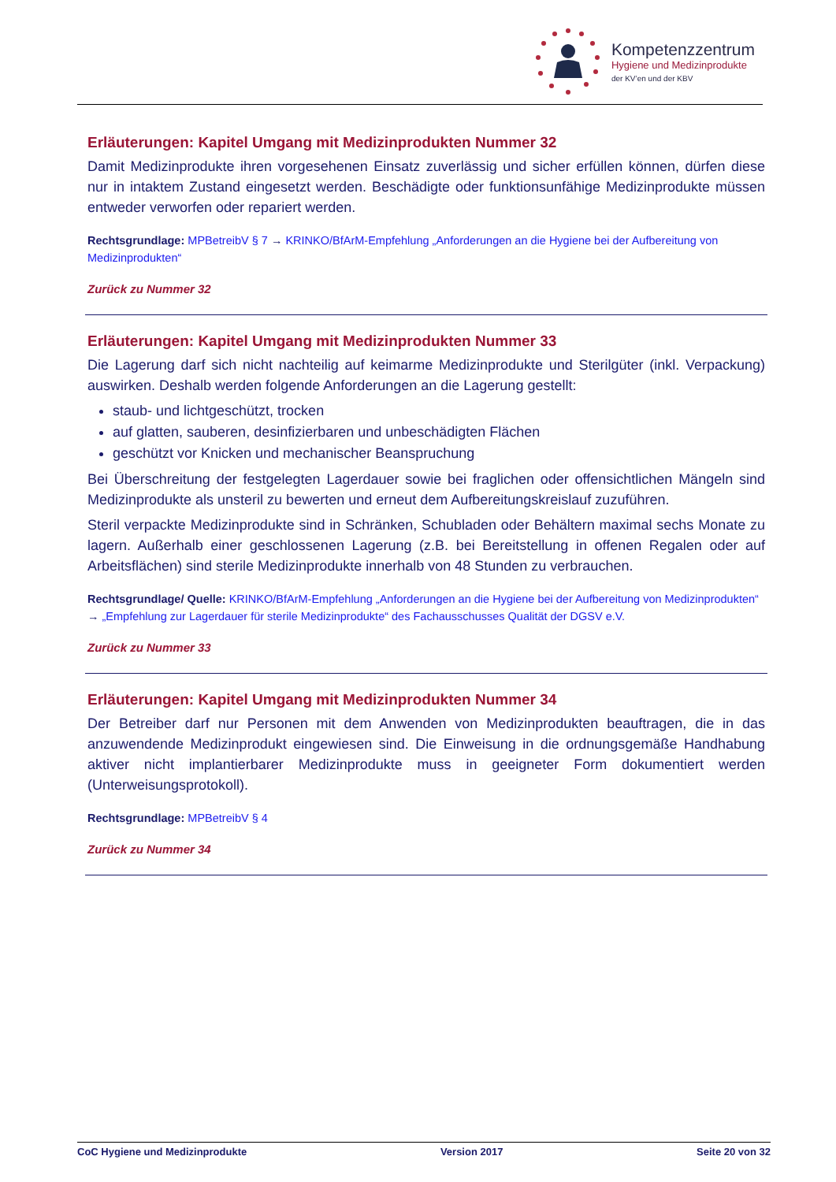Kompetenzzentrum
Hygiene und Medizinprodukte
der KV’en und der KBV
Erläuterungen: Kapitel Umgang mit Medizinprodukten Nummer 32
Damit Medizinprodukte ihren vorgesehenen Einsatz zuverlässig und sicher erfüllen können, dürfen diese nur in intaktem Zustand eingesetzt werden. Beschädigte oder funktionsunfähige Medizinprodukte müssen entweder verworfen oder repariert werden.
Rechtsgrundlage: MPBetreibV § 7 → KRINKO/BfArM-Empfehlung „Anforderungen an die Hygiene bei der Aufbereitung von Medizinprodukten“
Zurück zu Nummer 32
Erläuterungen: Kapitel Umgang mit Medizinprodukten Nummer 33
Die Lagerung darf sich nicht nachteilig auf keimarme Medizinprodukte und Sterilgüter (inkl. Verpackung) auswirken. Deshalb werden folgende Anforderungen an die Lagerung gestellt:
staub- und lichtgeschützt, trocken
auf glatten, sauberen, desinfizierbaren und unbeschädigten Flächen
geschützt vor Knicken und mechanischer Beanspruchung
Bei Überschreitung der festgelegten Lagerdauer sowie bei fraglichen oder offensichtlichen Mängeln sind Medizinprodukte als unsteril zu bewerten und erneut dem Aufbereitungskreislauf zuzuführen.
Steril verpackte Medizinprodukte sind in Schränken, Schubladen oder Behältern maximal sechs Monate zu lagern. Außerhalb einer geschlossenen Lagerung (z.B. bei Bereitstellung in offenen Regalen oder auf Arbeitsflächen) sind sterile Medizinprodukte innerhalb von 48 Stunden zu verbrauchen.
Rechtsgrundlage/ Quelle: KRINKO/BfArM-Empfehlung „Anforderungen an die Hygiene bei der Aufbereitung von Medizinprodukten“ → „Empfehlung zur Lagerdauer für sterile Medizinprodukte“ des Fachausschusses Qualität der DGSV e.V.
Zurück zu Nummer 33
Erläuterungen: Kapitel Umgang mit Medizinprodukten Nummer 34
Der Betreiber darf nur Personen mit dem Anwenden von Medizinprodukten beauftragen, die in das anzuwendende Medizinprodukt eingewiesen sind. Die Einweisung in die ordnungsgemäße Handhabung aktiver nicht implantierbarer Medizinprodukte muss in geeigneter Form dokumentiert werden (Unterweisungsprotokoll).
Rechtsgrundlage: MPBetreibV § 4
Zurück zu Nummer 34
CoC Hygiene und Medizinprodukte Version 2017 Seite 20 von 32